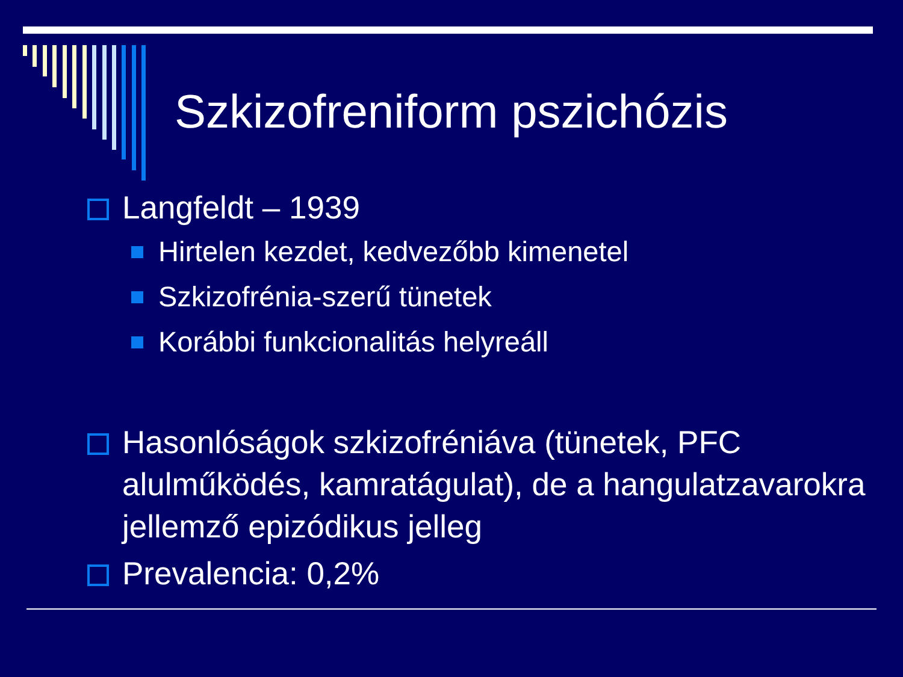Szkizofreniform pszichózis
Langfeldt – 1939
Hirtelen kezdet, kedvezőbb kimenetel
Szkizofrénia-szerű tünetek
Korábbi funkcionalitás helyreáll
Hasonlóságok szkizofréniáva (tünetek, PFC alulműködés, kamratágulat), de a hangulatzavarokra jellemző epizódikus jelleg
Prevalencia: 0,2%